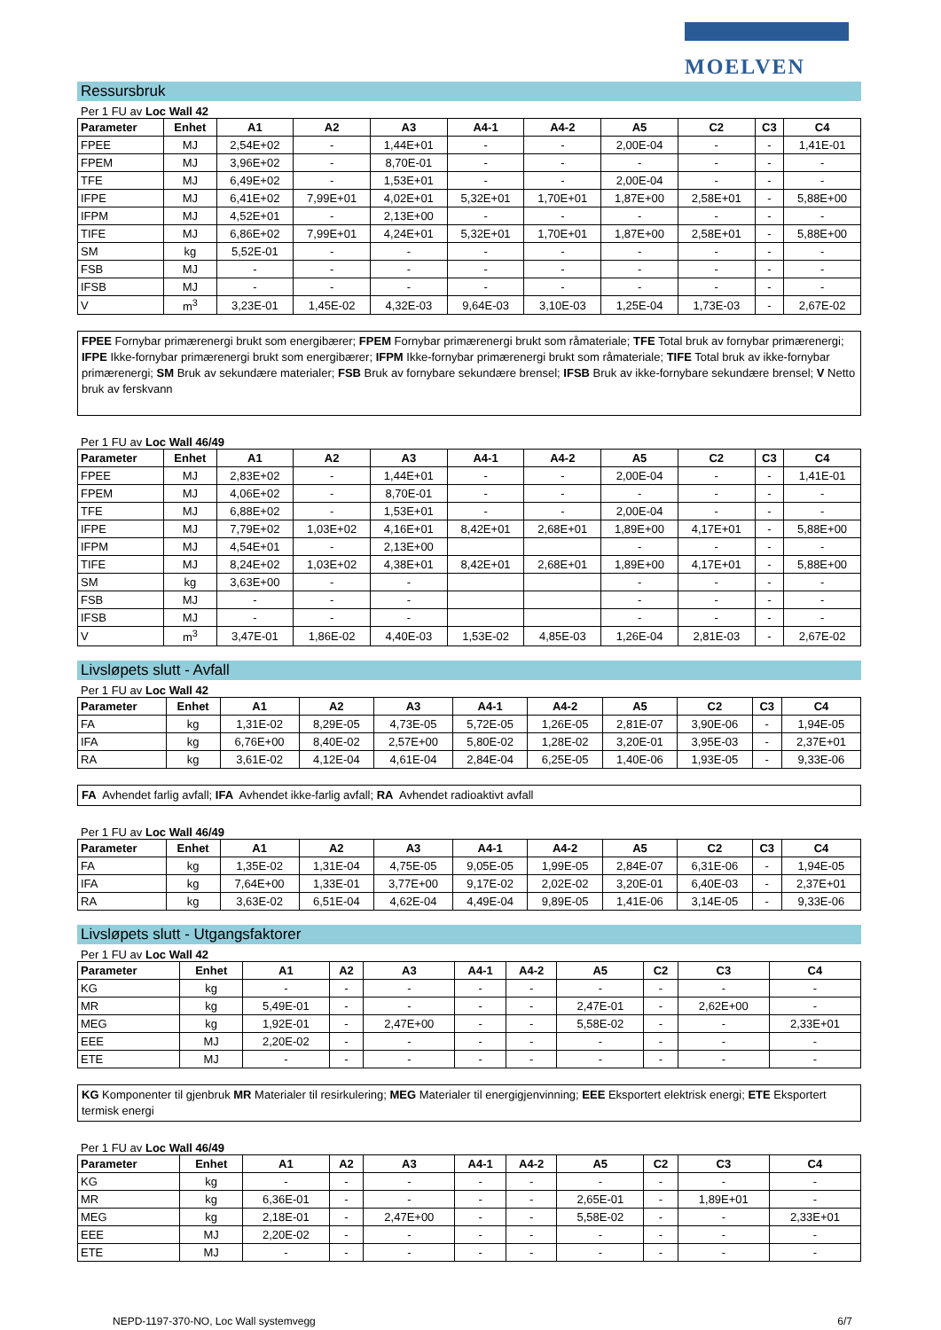MOELVEN
Ressursbruk
Per 1 FU av Loc Wall 42
| Parameter | Enhet | A1 | A2 | A3 | A4-1 | A4-2 | A5 | C2 | C3 | C4 |
| --- | --- | --- | --- | --- | --- | --- | --- | --- | --- | --- |
| FPEE | MJ | 2,54E+02 | - | 1,44E+01 | - | - | 2,00E-04 | - | - | 1,41E-01 |
| FPEM | MJ | 3,96E+02 | - | 8,70E-01 | - | - | - | - | - | - |
| TFE | MJ | 6,49E+02 | - | 1,53E+01 | - | - | 2,00E-04 | - | - | - |
| IFPE | MJ | 6,41E+02 | 7,99E+01 | 4,02E+01 | 5,32E+01 | 1,70E+01 | 1,87E+00 | 2,58E+01 | - | 5,88E+00 |
| IFPM | MJ | 4,52E+01 | - | 2,13E+00 | - | - | - | - | - | - |
| TIFE | MJ | 6,86E+02 | 7,99E+01 | 4,24E+01 | 5,32E+01 | 1,70E+01 | 1,87E+00 | 2,58E+01 | - | 5,88E+00 |
| SM | kg | 5,52E-01 | - | - | - | - | - | - | - | - |
| FSB | MJ | - | - | - | - | - | - | - | - | - |
| IFSB | MJ | - | - | - | - | - | - | - | - | - |
| V | m<sup>3</sup> | 3,23E-01 | 1,45E-02 | 4,32E-03 | 9,64E-03 | 3,10E-03 | 1,25E-04 | 1,73E-03 | - | 2,67E-02 |
FPEE Fornybar primærenergi brukt som energibærer; FPEM Fornybar primærenergi brukt som råmateriale; TFE Total bruk av fornybar primærenergi; IFPE Ikke-fornybar primærenergi brukt som energibærer; IFPM Ikke-fornybar primærenergi brukt som råmateriale; TIFE Total bruk av ikke-fornybar primærenergi; SM Bruk av sekundære materialer; FSB Bruk av fornybare sekundære brensel; IFSB Bruk av ikke-fornybare sekundære brensel; V Netto bruk av ferskvann
Per 1 FU av Loc Wall 46/49
| Parameter | Enhet | A1 | A2 | A3 | A4-1 | A4-2 | A5 | C2 | C3 | C4 |
| --- | --- | --- | --- | --- | --- | --- | --- | --- | --- | --- |
| FPEE | MJ | 2,83E+02 | - | 1,44E+01 | - | - | 2,00E-04 | - | - | 1,41E-01 |
| FPEM | MJ | 4,06E+02 | - | 8,70E-01 | - | - | - | - | - | - |
| TFE | MJ | 6,88E+02 | - | 1,53E+01 | - | - | 2,00E-04 | - | - | - |
| IFPE | MJ | 7,79E+02 | 1,03E+02 | 4,16E+01 | 8,42E+01 | 2,68E+01 | 1,89E+00 | 4,17E+01 | - | 5,88E+00 |
| IFPM | MJ | 4,54E+01 | - | 2,13E+00 | | | - | - | - | - |
| TIFE | MJ | 8,24E+02 | 1,03E+02 | 4,38E+01 | 8,42E+01 | 2,68E+01 | 1,89E+00 | 4,17E+01 | - | 5,88E+00 |
| SM | kg | 3,63E+00 | - | - | | | - | - | - | - |
| FSB | MJ | - | - | - | | | - | - | - | - |
| IFSB | MJ | - | - | - | | | - | - | - | - |
| V | m<sup>3</sup> | 3,47E-01 | 1,86E-02 | 4,40E-03 | 1,53E-02 | 4,85E-03 | 1,26E-04 | 2,81E-03 | - | 2,67E-02 |
Livsløpets slutt - Avfall
Per 1 FU av Loc Wall 42
| Parameter | Enhet | A1 | A2 | A3 | A4-1 | A4-2 | A5 | C2 | C3 | C4 |
| --- | --- | --- | --- | --- | --- | --- | --- | --- | --- | --- |
| FA | kg | 1,31E-02 | 8,29E-05 | 4,73E-05 | 5,72E-05 | 1,26E-05 | 2,81E-07 | 3,90E-06 | - | 1,94E-05 |
| IFA | kg | 6,76E+00 | 8,40E-02 | 2,57E+00 | 5,80E-02 | 1,28E-02 | 3,20E-01 | 3,95E-03 | - | 2,37E+01 |
| RA | kg | 3,61E-02 | 4,12E-04 | 4,61E-04 | 2,84E-04 | 6,25E-05 | 1,40E-06 | 1,93E-05 | - | 9,33E-06 |
FA Avhendet farlig avfall; IFA Avhendet ikke-farlig avfall; RA Avhendet radioaktivt avfall
Per 1 FU av Loc Wall 46/49
| Parameter | Enhet | A1 | A2 | A3 | A4-1 | A4-2 | A5 | C2 | C3 | C4 |
| --- | --- | --- | --- | --- | --- | --- | --- | --- | --- | --- |
| FA | kg | 1,35E-02 | 1,31E-04 | 4,75E-05 | 9,05E-05 | 1,99E-05 | 2,84E-07 | 6,31E-06 | - | 1,94E-05 |
| IFA | kg | 7,64E+00 | 1,33E-01 | 3,77E+00 | 9,17E-02 | 2,02E-02 | 3,20E-01 | 6,40E-03 | - | 2,37E+01 |
| RA | kg | 3,63E-02 | 6,51E-04 | 4,62E-04 | 4,49E-04 | 9,89E-05 | 1,41E-06 | 3,14E-05 | - | 9,33E-06 |
Livsløpets slutt - Utgangsfaktorer
Per 1 FU av Loc Wall 42
| Parameter | Enhet | A1 | A2 | A3 | A4-1 | A4-2 | A5 | C2 | C3 | C4 |
| --- | --- | --- | --- | --- | --- | --- | --- | --- | --- | --- |
| KG | kg | - | - | - | - | - | - | - | - | - |
| MR | kg | 5,49E-01 | - | - | - | - | 2,47E-01 | - | 2,62E+00 | - |
| MEG | kg | 1,92E-01 | - | 2,47E+00 | - | - | 5,58E-02 | - | - | 2,33E+01 |
| EEE | MJ | 2,20E-02 | - | - | - | - | - | - | - | - |
| ETE | MJ | - | - | - | - | - | - | - | - | - |
KG Komponenter til gjenbruk MR Materialer til resirkulering; MEG Materialer til energigjenvinning; EEE Eksportert elektrisk energi; ETE Eksportert termisk energi
Per 1 FU av Loc Wall 46/49
| Parameter | Enhet | A1 | A2 | A3 | A4-1 | A4-2 | A5 | C2 | C3 | C4 |
| --- | --- | --- | --- | --- | --- | --- | --- | --- | --- | --- |
| KG | kg | - | - | - | - | - | - | - | - | - |
| MR | kg | 6,36E-01 | - | - | - | - | 2,65E-01 | - | 1,89E+01 | - |
| MEG | kg | 2,18E-01 | - | 2,47E+00 | - | - | 5,58E-02 | - | - | 2,33E+01 |
| EEE | MJ | 2,20E-02 | - | - | - | - | - | - | - | - |
| ETE | MJ | - | - | - | - | - | - | - | - | - |
NEPD-1197-370-NO, Loc Wall systemvegg 6/7